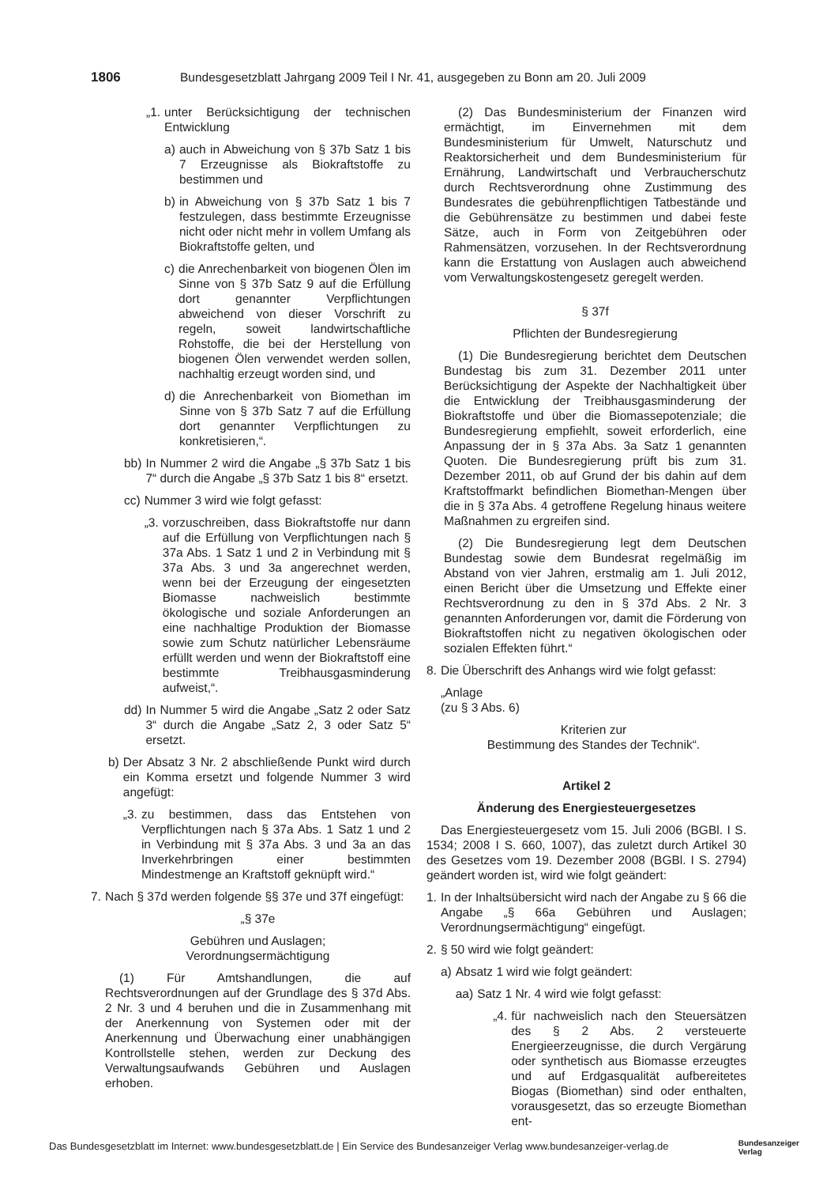1806 Bundesgesetzblatt Jahrgang 2009 Teil I Nr. 41, ausgegeben zu Bonn am 20. Juli 2009
„1. unter Berücksichtigung der technischen Entwicklung
a) auch in Abweichung von § 37b Satz 1 bis 7 Erzeugnisse als Biokraftstoffe zu bestimmen und
b) in Abweichung von § 37b Satz 1 bis 7 festzulegen, dass bestimmte Erzeugnisse nicht oder nicht mehr in vollem Umfang als Biokraftstoffe gelten, und
c) die Anrechenbarkeit von biogenen Ölen im Sinne von § 37b Satz 9 auf die Erfüllung dort genannter Verpflichtungen abweichend von dieser Vorschrift zu regeln, soweit landwirtschaftliche Rohstoffe, die bei der Herstellung von biogenen Ölen verwendet werden sollen, nachhaltig erzeugt worden sind, und
d) die Anrechenbarkeit von Biomethan im Sinne von § 37b Satz 7 auf die Erfüllung dort genannter Verpflichtungen zu konkretisieren,“.
bb) In Nummer 2 wird die Angabe „§ 37b Satz 1 bis 7“ durch die Angabe „§ 37b Satz 1 bis 8“ ersetzt.
cc) Nummer 3 wird wie folgt gefasst:
„3. vorzuschreiben, dass Biokraftstoffe nur dann auf die Erfüllung von Verpflichtungen nach § 37a Abs. 1 Satz 1 und 2 in Verbindung mit § 37a Abs. 3 und 3a angerechnet werden, wenn bei der Erzeugung der eingesetzten Biomasse nachweislich bestimmte ökologische und soziale Anforderungen an eine nachhaltige Produktion der Biomasse sowie zum Schutz natürlicher Lebensräume erfüllt werden und wenn der Biokraftstoff eine bestimmte Treibhausgasminderung aufweist,“.
dd) In Nummer 5 wird die Angabe „Satz 2 oder Satz 3“ durch die Angabe „Satz 2, 3 oder Satz 5“ ersetzt.
b) Der Absatz 3 Nr. 2 abschließende Punkt wird durch ein Komma ersetzt und folgende Nummer 3 wird angefügt:
„3. zu bestimmen, dass das Entstehen von Verpflichtungen nach § 37a Abs. 1 Satz 1 und 2 in Verbindung mit § 37a Abs. 3 und 3a an das Inverkehrbringen einer bestimmten Mindestmenge an Kraftstoff geknüpft wird.“
7. Nach § 37d werden folgende §§ 37e und 37f eingefügt:
„§ 37e
Gebühren und Auslagen;
Verordnungsermächtigung
(1) Für Amtshandlungen, die auf Rechtsverordnungen auf der Grundlage des § 37d Abs. 2 Nr. 3 und 4 beruhen und die in Zusammenhang mit der Anerkennung von Systemen oder mit der Anerkennung und Überwachung einer unabhängigen Kontrollstelle stehen, werden zur Deckung des Verwaltungsaufwands Gebühren und Auslagen erhoben.
(2) Das Bundesministerium der Finanzen wird ermächtigt, im Einvernehmen mit dem Bundesministerium für Umwelt, Naturschutz und Reaktorsicherheit und dem Bundesministerium für Ernährung, Landwirtschaft und Verbraucherschutz durch Rechtsverordnung ohne Zustimmung des Bundesrates die gebührenpflichtigen Tatbestände und die Gebührensätze zu bestimmen und dabei feste Sätze, auch in Form von Zeitgebühren oder Rahmensätzen, vorzusehen. In der Rechtsverordnung kann die Erstattung von Auslagen auch abweichend vom Verwaltungskostengesetz geregelt werden.
§ 37f
Pflichten der Bundesregierung
(1) Die Bundesregierung berichtet dem Deutschen Bundestag bis zum 31. Dezember 2011 unter Berücksichtigung der Aspekte der Nachhaltigkeit über die Entwicklung der Treibhausgasminderung der Biokraftstoffe und über die Biomassepotenziale; die Bundesregierung empfiehlt, soweit erforderlich, eine Anpassung der in § 37a Abs. 3a Satz 1 genannten Quoten. Die Bundesregierung prüft bis zum 31. Dezember 2011, ob auf Grund der bis dahin auf dem Kraftstoffmarkt befindlichen Biomethan-Mengen über die in § 37a Abs. 4 getroffene Regelung hinaus weitere Maßnahmen zu ergreifen sind.
(2) Die Bundesregierung legt dem Deutschen Bundestag sowie dem Bundesrat regelmäßig im Abstand von vier Jahren, erstmalig am 1. Juli 2012, einen Bericht über die Umsetzung und Effekte einer Rechtsverordnung zu den in § 37d Abs. 2 Nr. 3 genannten Anforderungen vor, damit die Förderung von Biokraftstoffen nicht zu negativen ökologischen oder sozialen Effekten führt.“
8. Die Überschrift des Anhangs wird wie folgt gefasst:
„Anlage
(zu § 3 Abs. 6)
Kriterien zur
Bestimmung des Standes der Technik“.
Artikel 2
Änderung des Energiesteuergesetzes
Das Energiesteuergesetz vom 15. Juli 2006 (BGBl. I S. 1534; 2008 I S. 660, 1007), das zuletzt durch Artikel 30 des Gesetzes vom 19. Dezember 2008 (BGBl. I S. 2794) geändert worden ist, wird wie folgt geändert:
1. In der Inhaltsübersicht wird nach der Angabe zu § 66 die Angabe „§ 66a Gebühren und Auslagen; Verordnungsermächtigung“ eingefügt.
2. § 50 wird wie folgt geändert:
a) Absatz 1 wird wie folgt geändert:
aa) Satz 1 Nr. 4 wird wie folgt gefasst:
„4. für nachweislich nach den Steuersätzen des § 2 Abs. 2 versteuerte Energieerzeugnisse, die durch Vergärung oder synthetisch aus Biomasse erzeugtes und auf Erdgasqualität aufbereitetes Biogas (Biomethan) sind oder enthalten, vorausgesetzt, das so erzeugte Biomethan ent-
Das Bundesgesetzblatt im Internet: www.bundesgesetzblatt.de | Ein Service des Bundesanzeiger Verlag www.bundesanzeiger-verlag.de Bundesanzeiger
Verlag